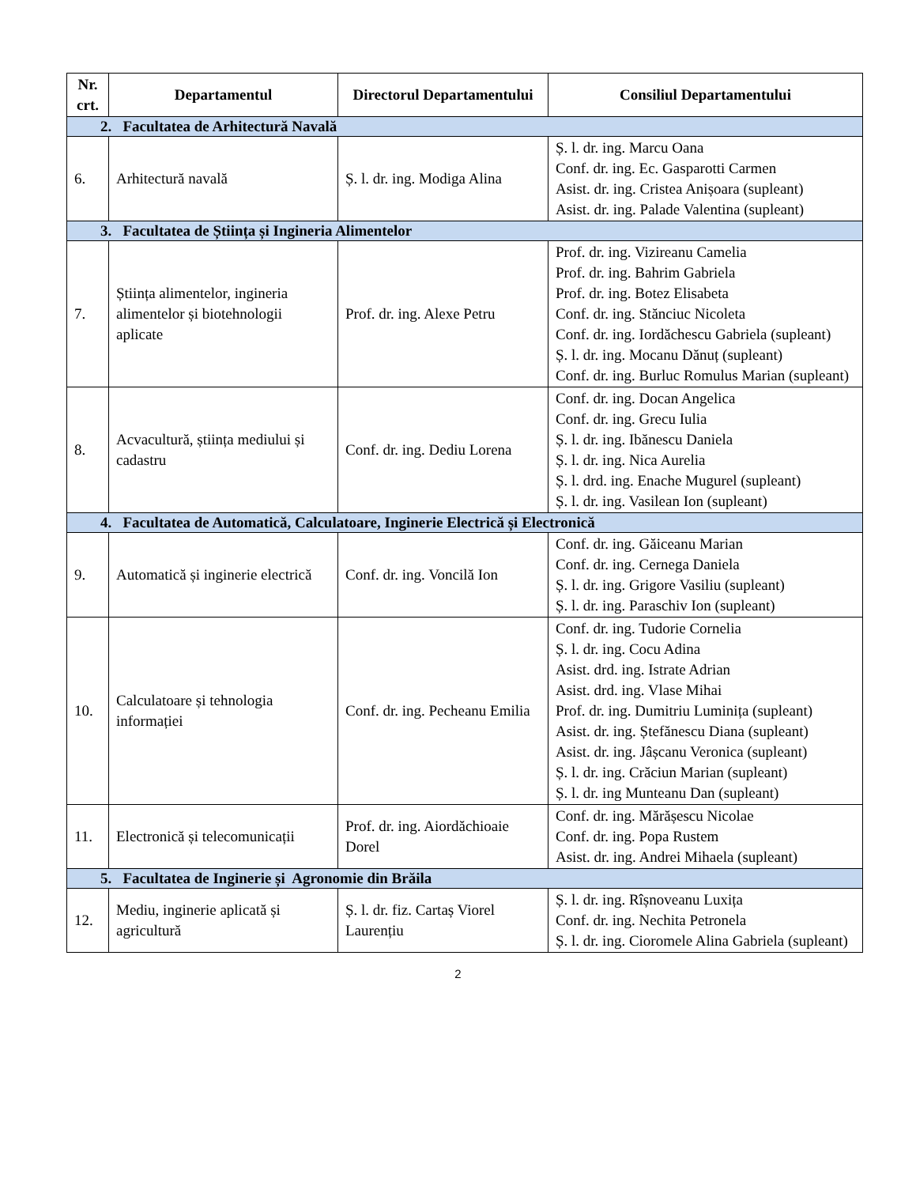| Nr. crt. | Departamentul | Directorul Departamentului | Consiliul Departamentului |
| --- | --- | --- | --- |
| 2. Facultatea de Arhitectură Navală | | | |
| 6. | Arhitectură navală | Ș. l. dr. ing. Modiga Alina | Ș. l. dr. ing. Marcu Oana Conf. dr. ing. Ec. Gasparotti Carmen Asist. dr. ing. Cristea Anișoara (supleant) Asist. dr. ing. Palade Valentina (supleant) |
| 3. Facultatea de Știința și Ingineria Alimentelor | | | |
| 7. | Știința alimentelor, ingineria alimentelor și biotehnologii aplicate | Prof. dr. ing. Alexe Petru | Prof. dr. ing. Vizireanu Camelia Prof. dr. ing. Bahrim Gabriela Prof. dr. ing. Botez Elisabeta Conf. dr. ing. Stănciuc Nicoleta Conf. dr. ing. Iordăchescu Gabriela (supleant) Ș. l. dr. ing. Mocanu Dănuț (supleant) Conf. dr. ing. Burluc Romulus Marian (supleant) |
| 8. | Acvacultură, știința mediului și cadastru | Conf. dr. ing. Dediu Lorena | Conf. dr. ing. Docan Angelica Conf. dr. ing. Grecu Iulia Ș. l. dr. ing. Ibănescu Daniela Ș. l. dr. ing. Nica Aurelia Ș. l. drd. ing. Enache Mugurel (supleant) Ș. l. dr. ing. Vasilean Ion (supleant) |
| 4. Facultatea de Automatică, Calculatoare, Inginerie Electrică și Electronică | | | |
| 9. | Automatică și inginerie electrică | Conf. dr. ing. Voncilă Ion | Conf. dr. ing. Găiceanu Marian Conf. dr. ing. Cernega Daniela Ș. l. dr. ing. Grigore Vasiliu (supleant) Ș. l. dr. ing. Paraschiv Ion (supleant) |
| 10. | Calculatoare și tehnologia informației | Conf. dr. ing. Pecheanu Emilia | Conf. dr. ing. Tudorie Cornelia Ș. l. dr. ing. Cocu Adina Asist. drd. ing. Istrate Adrian Asist. drd. ing. Vlase Mihai Prof. dr. ing. Dumitriu Luminița (supleant) Asist. dr. ing. Ștefănescu Diana (supleant) Asist. dr. ing. Jâșcanu Veronica (supleant) Ș. l. dr. ing. Crăciun Marian (supleant) Ș. l. dr. ing Munteanu Dan (supleant) |
| 11. | Electronică și telecomunicații | Prof. dr. ing. Aiordăchioaie Dorel | Conf. dr. ing. Mărășescu Nicolae Conf. dr. ing. Popa Rustem Asist. dr. ing. Andrei Mihaela (supleant) |
| 5. Facultatea de Inginerie și Agronomie din Brăila | | | |
| 12. | Mediu, inginerie aplicată și agricultură | Ș. l. dr. fiz. Cartaș Viorel Laurențiu | Ș. l. dr. ing. Rîșnoveanu Luxița Conf. dr. ing. Nechita Petronela Ș. l. dr. ing. Cioromele Alina Gabriela (supleant) |
2